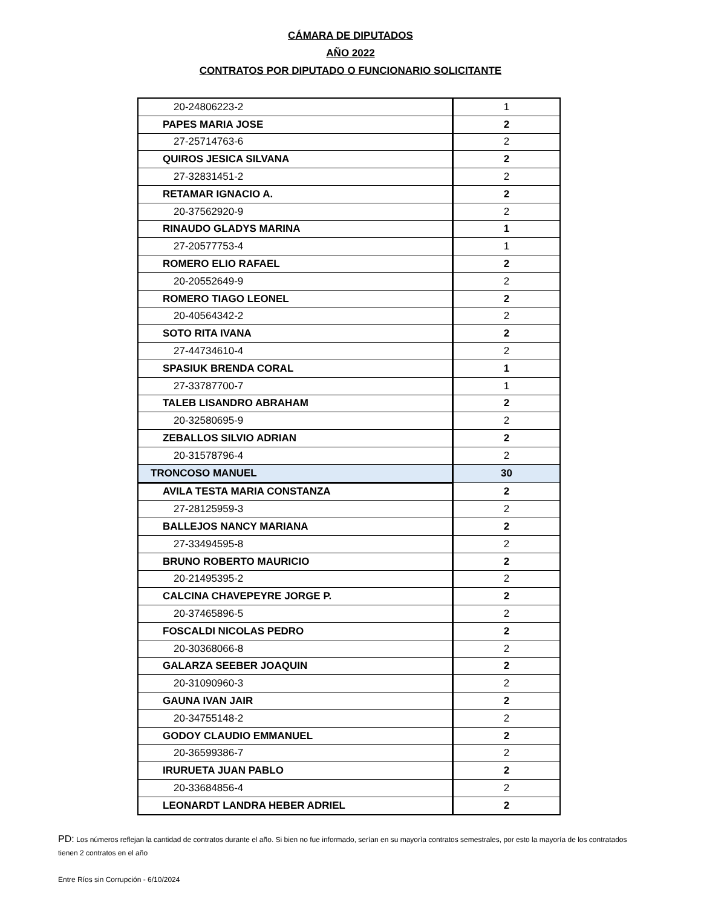CÁMARA DE DIPUTADOS
AÑO 2022
CONTRATOS POR DIPUTADO O FUNCIONARIO SOLICITANTE
| 20-24806223-2 | 1 |
| PAPES MARIA JOSE | 2 |
| 27-25714763-6 | 2 |
| QUIROS JESICA SILVANA | 2 |
| 27-32831451-2 | 2 |
| RETAMAR IGNACIO A. | 2 |
| 20-37562920-9 | 2 |
| RINAUDO GLADYS MARINA | 1 |
| 27-20577753-4 | 1 |
| ROMERO ELIO RAFAEL | 2 |
| 20-20552649-9 | 2 |
| ROMERO TIAGO LEONEL | 2 |
| 20-40564342-2 | 2 |
| SOTO RITA IVANA | 2 |
| 27-44734610-4 | 2 |
| SPASIUK BRENDA CORAL | 1 |
| 27-33787700-7 | 1 |
| TALEB LISANDRO ABRAHAM | 2 |
| 20-32580695-9 | 2 |
| ZEBALLOS SILVIO ADRIAN | 2 |
| 20-31578796-4 | 2 |
| TRONCOSO MANUEL | 30 |
| AVILA TESTA MARIA CONSTANZA | 2 |
| 27-28125959-3 | 2 |
| BALLEJOS NANCY MARIANA | 2 |
| 27-33494595-8 | 2 |
| BRUNO ROBERTO MAURICIO | 2 |
| 20-21495395-2 | 2 |
| CALCINA CHAVEPEYRE JORGE P. | 2 |
| 20-37465896-5 | 2 |
| FOSCALDI NICOLAS PEDRO | 2 |
| 20-30368066-8 | 2 |
| GALARZA SEEBER JOAQUIN | 2 |
| 20-31090960-3 | 2 |
| GAUNA IVAN JAIR | 2 |
| 20-34755148-2 | 2 |
| GODOY CLAUDIO EMMANUEL | 2 |
| 20-36599386-7 | 2 |
| IRURUETA JUAN PABLO | 2 |
| 20-33684856-4 | 2 |
| LEONARDT LANDRA HEBER ADRIEL | 2 |
PD: Los números reflejan la cantidad de contratos durante el año. Si bien no fue informado, serían en su mayorìa contratos semestrales, por esto la mayoría de los contratados tienen 2 contratos en el año
Entre Ríos sin Corrupción - 6/10/2024